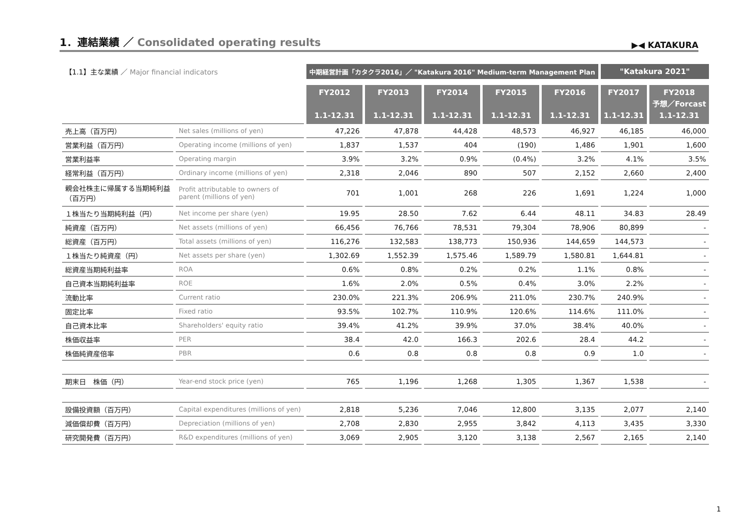1．連結業績 ／ Consolidated operating results
▶◀ KATAKURA
| 【1.1】主な業績 ／ Major financial indicators | | 中期経営計画「カタクラ2016」／ "Katakura 2016" Medium-term Management Plan | | | | | "Katakura 2021" | |
| --- | --- | --- | --- | --- | --- | --- | --- | --- |
| | | FY2012 1.1-12.31 | FY2013 1.1-12.31 | FY2014 1.1-12.31 | FY2015 1.1-12.31 | FY2016 1.1-12.31 | FY2017 1.1-12.31 | FY2018 予想／Forcast 1.1-12.31 |
| 売上高（百万円） | Net sales (millions of yen) | 47,226 | 47,878 | 44,428 | 48,573 | 46,927 | 46,185 | 46,000 |
| 営業利益（百万円） | Operating income (millions of yen) | 1,837 | 1,537 | 404 | (190) | 1,486 | 1,901 | 1,600 |
| 営業利益率 | Operating margin | 3.9% | 3.2% | 0.9% | (0.4%) | 3.2% | 4.1% | 3.5% |
| 経常利益（百万円） | Ordinary income (millions of yen) | 2,318 | 2,046 | 890 | 507 | 2,152 | 2,660 | 2,400 |
| 親会社株主に帰属する当期純利益 （百万円） | Profit attributable to owners of parent (millions of yen) | 701 | 1,001 | 268 | 226 | 1,691 | 1,224 | 1,000 |
| １株当たり当期純利益（円） | Net income per share (yen) | 19.95 | 28.50 | 7.62 | 6.44 | 48.11 | 34.83 | 28.49 |
| 純資産（百万円） | Net assets (millions of yen) | 66,456 | 76,766 | 78,531 | 79,304 | 78,906 | 80,899 | - |
| 総資産（百万円） | Total assets (millions of yen) | 116,276 | 132,583 | 138,773 | 150,936 | 144,659 | 144,573 | - |
| １株当たり純資産（円） | Net assets per share (yen) | 1,302.69 | 1,552.39 | 1,575.46 | 1,589.79 | 1,580.81 | 1,644.81 | - |
| 総資産当期純利益率 | ROA | 0.6% | 0.8% | 0.2% | 0.2% | 1.1% | 0.8% | - |
| 自己資本当期純利益率 | ROE | 1.6% | 2.0% | 0.5% | 0.4% | 3.0% | 2.2% | - |
| 流動比率 | Current ratio | 230.0% | 221.3% | 206.9% | 211.0% | 230.7% | 240.9% | - |
| 固定比率 | Fixed ratio | 93.5% | 102.7% | 110.9% | 120.6% | 114.6% | 111.0% | - |
| 自己資本比率 | Shareholders' equity ratio | 39.4% | 41.2% | 39.9% | 37.0% | 38.4% | 40.0% | - |
| 株価収益率 | PER | 38.4 | 42.0 | 166.3 | 202.6 | 28.4 | 44.2 | - |
| 株価純資産倍率 | PBR | 0.6 | 0.8 | 0.8 | 0.8 | 0.9 | 1.0 | - |
| 期末日 株価（円） | Year-end stock price (yen) | 765 | 1,196 | 1,268 | 1,305 | 1,367 | 1,538 | - |
| 設備投資額（百万円） | Capital expenditures (millions of yen) | 2,818 | 5,236 | 7,046 | 12,800 | 3,135 | 2,077 | 2,140 |
| 減価償却費（百万円） | Depreciation (millions of yen) | 2,708 | 2,830 | 2,955 | 3,842 | 4,113 | 3,435 | 3,330 |
| 研究開発費（百万円） | R&D expenditures (millions of yen) | 3,069 | 2,905 | 3,120 | 3,138 | 2,567 | 2,165 | 2,140 |
1